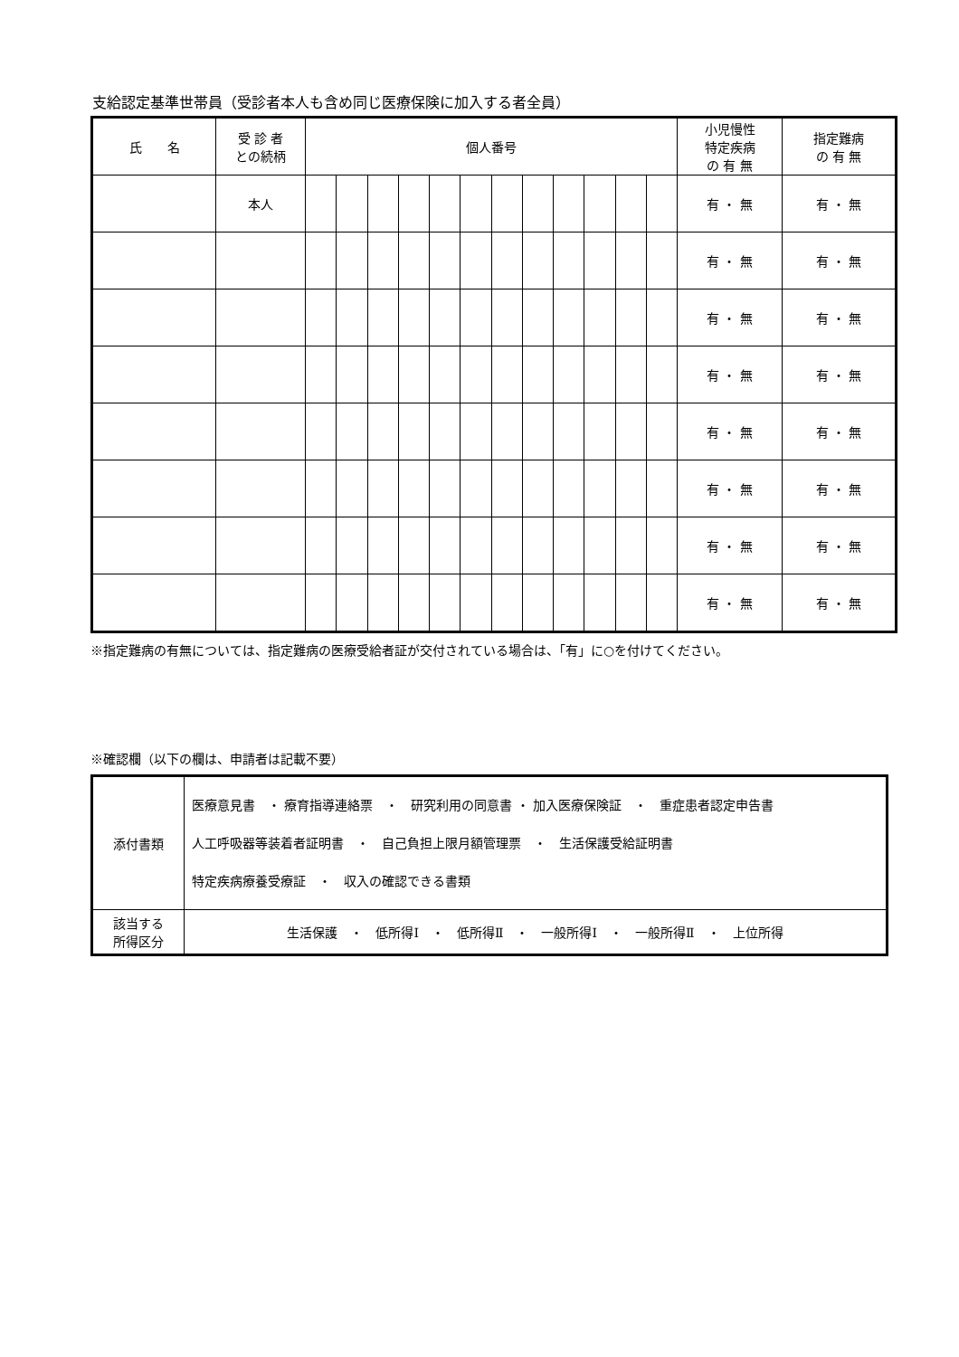支給認定基準世帯員（受診者本人も含め同じ医療保険に加入する者全員）
| 氏 名 | 受 診 者 との続柄 | 個人番号 | | | | | | | | | | | | 小児慢性 特定疾病 の 有 無 | 指定難病 の 有 無 |
| --- | --- | --- | --- | --- | --- | --- | --- | --- | --- | --- | --- | --- | --- | --- | --- |
| | 本人 | | | | | | | | | | | | | 有 ・ 無 | 有 ・ 無 |
| | | | | | | | | | | | | | | 有 ・ 無 | 有 ・ 無 |
| | | | | | | | | | | | | | | 有 ・ 無 | 有 ・ 無 |
| | | | | | | | | | | | | | | 有 ・ 無 | 有 ・ 無 |
| | | | | | | | | | | | | | | 有 ・ 無 | 有 ・ 無 |
| | | | | | | | | | | | | | | 有 ・ 無 | 有 ・ 無 |
| | | | | | | | | | | | | | | 有 ・ 無 | 有 ・ 無 |
| | | | | | | | | | | | | | | 有 ・ 無 | 有 ・ 無 |
※指定難病の有無については、指定難病の医療受給者証が交付されている場合は、「有」に○を付けてください。
※確認欄（以下の欄は、申請者は記載不要）
| 添付書類 | 医療意見書 ・ 療育指導連絡票 ・ 研究利用の同意書 ・ 加入医療保険証 ・ 重症患者認定申告書 人工呼吸器等装着者証明書 ・ 自己負担上限月額管理票 ・ 生活保護受給証明書 特定疾病療養受療証 ・ 収入の確認できる書類 |
| 該当する 所得区分 | 生活保護 ・ 低所得Ⅰ ・ 低所得Ⅱ ・ 一般所得Ⅰ ・ 一般所得Ⅱ ・ 上位所得 |